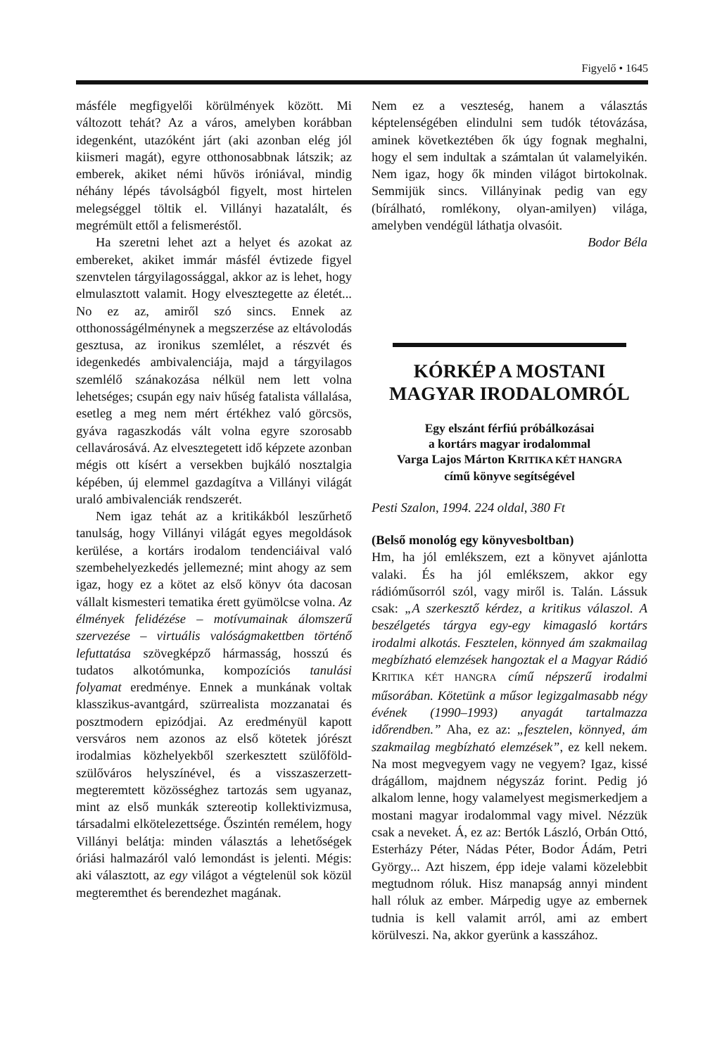Figyelő • 1645
másféle megfigyelői körülmények között. Mi változott tehát? Az a város, amelyben korábban idegenként, utazóként járt (aki azonban elég jól kiismeri magát), egyre otthonosabbnak látszik; az emberek, akiket némi hűvös iróniával, mindig néhány lépés távolságból figyelt, most hirtelen melegséggel töltik el. Villányi hazatalált, és megrémült ettől a felismeréstől.
Ha szeretni lehet azt a helyet és azokat az embereket, akiket immár másfél évtizede figyel szenvtelen tárgyilagossággal, akkor az is lehet, hogy elmulasztott valamit. Hogy elvesztegette az életét... No ez az, amiről szó sincs. Ennek az otthonosságélménynek a megszerzése az eltávolodás gesztusa, az ironikus szemlélet, a részvét és idegenkedés ambivalenciája, majd a tárgyilagos szemlélő szánakozása nélkül nem lett volna lehetséges; csupán egy naiv hűség fatalista vállalása, esetleg a meg nem mért értékhez való görcsös, gyáva ragaszkodás vált volna egyre szorosabb cellavárosává. Az elvesztegetett idő képzete azonban mégis ott kísért a versekben bujkáló nosztalgia képében, új elemmel gazdagítva a Villányi világát uraló ambivalenciák rendszerét.
Nem igaz tehát az a kritikákból leszűrhető tanulság, hogy Villányi világát egyes megoldások kerülése, a kortárs irodalom tendenciáival való szembehelyezkedés jellemezné; mint ahogy az sem igaz, hogy ez a kötet az első könyv óta dacosan vállalt kismesteri tematika érett gyümölcse volna. Az élmények felidézése – motívumainak álomszerű szervezése – virtuális valóságmakettben történő lefuttatása szövegképző hármasság, hosszú és tudatos alkotómunka, kompozíciós tanulási folyamat eredménye. Ennek a munkának voltak klasszikus-avantgárd, szürrealista mozzanatai és posztmodern epizódjai. Az eredményül kapott versváros nem azonos az első kötetek jórészt irodalmias közhelyekből szerkesztett szülőföld-szülőváros helyszínével, és a visszaszerzett-megteremtett közösséghez tartozás sem ugyanaz, mint az első munkák sztereotip kollektivizmusa, társadalmi elkötelezettsége. Őszintén remélem, hogy Villányi belátja: minden választás a lehetőségek óriási halmazáról való lemondást is jelenti. Mégis: aki választott, az egy világot a végtelenül sok közül megteremthet és berendezhet magának.
Nem ez a veszteség, hanem a választás képtelenségében elindulni sem tudók tétovázása, aminek következtében ők úgy fognak meghalni, hogy el sem indultak a számtalan út valamelyikén. Nem igaz, hogy ők minden világot birtokolnak. Semmijük sincs. Villányinak pedig van egy (bírálható, romlékony, olyan-amilyen) világa, amelyben vendégül láthatja olvasóit.
Bodor Béla
KÓRKÉP A MOSTANI MAGYAR IRODALOMRÓL
Egy elszánt férfiú próbálkozásai
a kortárs magyar irodalommal
Varga Lajos Márton KRITIKA KÉT HANGRA
című könyve segítségével
Pesti Szalon, 1994. 224 oldal, 380 Ft
(Belső monológ egy könyvesboltban)
Hm, ha jól emlékszem, ezt a könyvet ajánlotta valaki. És ha jól emlékszem, akkor egy rádióműsorról szól, vagy miről is. Talán. Lássuk csak: „A szerkesztő kérdez, a kritikus válaszol. A beszélgetés tárgya egy-egy kimagasló kortárs irodalmi alkotás. Fesztelen, könnyed ám szakmailag megbízható elemzések hangoztak el a Magyar Rádió KRITIKA KÉT HANGRA című népszerű irodalmi műsorában. Kötetünk a műsor legizgalmasabb négy évének (1990–1993) anyagát tartalmazza időrendben.” Aha, ez az: „fesztelen, könnyed, ám szakmailag megbízható elemzések”, ez kell nekem. Na most megvegyem vagy ne vegyem? Igaz, kissé drágállom, majdnem négyszáz forint. Pedig jó alkalom lenne, hogy valamelyest megismerkedjem a mostani magyar irodalommal vagy mivel. Nézzük csak a neveket. Á, ez az: Bertók László, Orbán Ottó, Esterházy Péter, Nádas Péter, Bodor Ádám, Petri György... Azt hiszem, épp ideje valami közelebbit megtudnom róluk. Hisz manapság annyi mindent hall róluk az ember. Márpedig ugye az embernek tudnia is kell valamit arról, ami az embert körülveszi. Na, akkor gyerünk a kasszához.